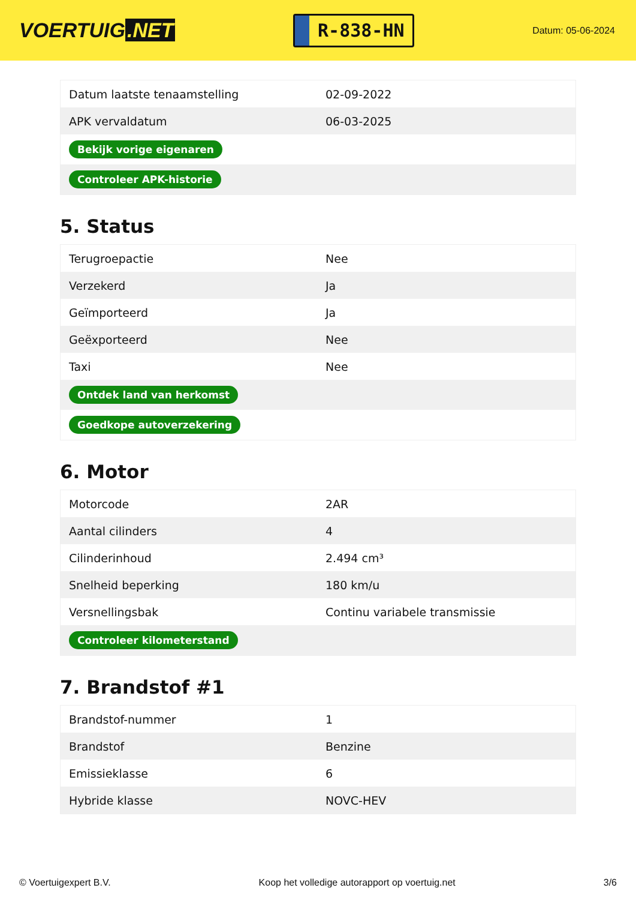VOERTUIG.NET
R-838-HN
Datum: 05-06-2024
| Datum laatste tenaamstelling | 02-09-2022 |
| APK vervaldatum | 06-03-2025 |
| Bekijk vorige eigenaren | |
| Controleer APK-historie | |
5. Status
| Terugroepactie | Nee |
| Verzekerd | Ja |
| Geïmporteerd | Ja |
| Geëxporteerd | Nee |
| Taxi | Nee |
| Ontdek land van herkomst | |
| Goedkope autoverzekering | |
6. Motor
| Motorcode | 2AR |
| Aantal cilinders | 4 |
| Cilinderinhoud | 2.494 cm³ |
| Snelheid beperking | 180 km/u |
| Versnellingsbak | Continu variabele transmissie |
| Controleer kilometerstand | |
7. Brandstof #1
| Brandstof-nummer | 1 |
| Brandstof | Benzine |
| Emissieklasse | 6 |
| Hybride klasse | NOVC-HEV |
© Voertuigexpert B.V. Koop het volledige autorapport op voertuig.net 3/6